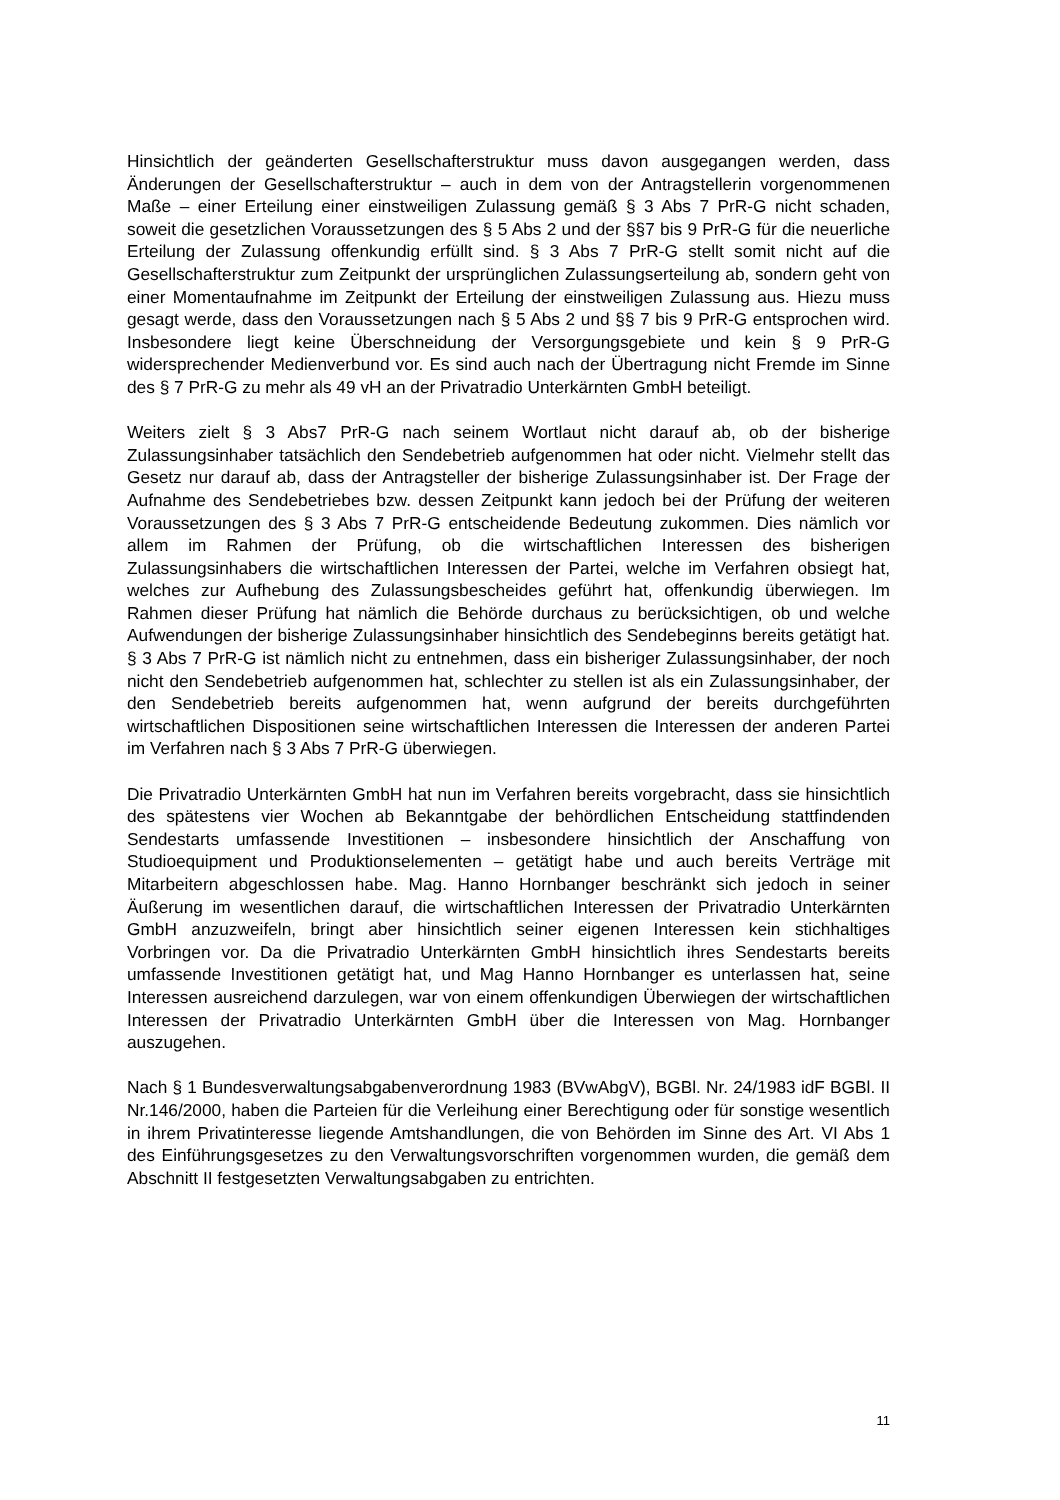Hinsichtlich der geänderten Gesellschafterstruktur muss davon ausgegangen werden, dass Änderungen der Gesellschafterstruktur – auch in dem von der Antragstellerin vorgenommenen Maße – einer Erteilung einer einstweiligen Zulassung gemäß § 3 Abs 7 PrR-G nicht schaden, soweit die gesetzlichen Voraussetzungen des § 5 Abs 2 und der §§7 bis 9 PrR-G für die neuerliche Erteilung der Zulassung offenkundig erfüllt sind. § 3 Abs 7 PrR-G stellt somit nicht auf die Gesellschafterstruktur zum Zeitpunkt der ursprünglichen Zulassungserteilung ab, sondern geht von einer Momentaufnahme im Zeitpunkt der Erteilung der einstweiligen Zulassung aus. Hiezu muss gesagt werde, dass den Voraussetzungen nach § 5 Abs 2 und §§ 7 bis 9 PrR-G entsprochen wird. Insbesondere liegt keine Überschneidung der Versorgungsgebiete und kein § 9 PrR-G widersprechender Medienverbund vor. Es sind auch nach der Übertragung nicht Fremde im Sinne des § 7 PrR-G zu mehr als 49 vH an der Privatradio Unterkärnten GmbH beteiligt.
Weiters zielt § 3 Abs7 PrR-G nach seinem Wortlaut nicht darauf ab, ob der bisherige Zulassungsinhaber tatsächlich den Sendebetrieb aufgenommen hat oder nicht. Vielmehr stellt das Gesetz nur darauf ab, dass der Antragsteller der bisherige Zulassungsinhaber ist. Der Frage der Aufnahme des Sendebetriebes bzw. dessen Zeitpunkt kann jedoch bei der Prüfung der weiteren Voraussetzungen des § 3 Abs 7 PrR-G entscheidende Bedeutung zukommen. Dies nämlich vor allem im Rahmen der Prüfung, ob die wirtschaftlichen Interessen des bisherigen Zulassungsinhabers die wirtschaftlichen Interessen der Partei, welche im Verfahren obsiegt hat, welches zur Aufhebung des Zulassungsbescheides geführt hat, offenkundig überwiegen. Im Rahmen dieser Prüfung hat nämlich die Behörde durchaus zu berücksichtigen, ob und welche Aufwendungen der bisherige Zulassungsinhaber hinsichtlich des Sendebeginns bereits getätigt hat. § 3 Abs 7 PrR-G ist nämlich nicht zu entnehmen, dass ein bisheriger Zulassungsinhaber, der noch nicht den Sendebetrieb aufgenommen hat, schlechter zu stellen ist als ein Zulassungsinhaber, der den Sendebetrieb bereits aufgenommen hat, wenn aufgrund der bereits durchgeführten wirtschaftlichen Dispositionen seine wirtschaftlichen Interessen die Interessen der anderen Partei im Verfahren nach § 3 Abs 7 PrR-G überwiegen.
Die Privatradio Unterkärnten GmbH hat nun im Verfahren bereits vorgebracht, dass sie hinsichtlich des spätestens vier Wochen ab Bekanntgabe der behördlichen Entscheidung stattfindenden Sendestarts umfassende Investitionen – insbesondere hinsichtlich der Anschaffung von Studioequipment und Produktionselementen – getätigt habe und auch bereits Verträge mit Mitarbeitern abgeschlossen habe. Mag. Hanno Hornbanger beschränkt sich jedoch in seiner Äußerung im wesentlichen darauf, die wirtschaftlichen Interessen der Privatradio Unterkärnten GmbH anzuzweifeln, bringt aber hinsichtlich seiner eigenen Interessen kein stichhaltiges Vorbringen vor. Da die Privatradio Unterkärnten GmbH hinsichtlich ihres Sendestarts bereits umfassende Investitionen getätigt hat, und Mag Hanno Hornbanger es unterlassen hat, seine Interessen ausreichend darzulegen, war von einem offenkundigen Überwiegen der wirtschaftlichen Interessen der Privatradio Unterkärnten GmbH über die Interessen von Mag. Hornbanger auszugehen.
Nach § 1 Bundesverwaltungsabgabenverordnung 1983 (BVwAbgV), BGBl. Nr. 24/1983 idF BGBl. II Nr.146/2000, haben die Parteien für die Verleihung einer Berechtigung oder für sonstige wesentlich in ihrem Privatinteresse liegende Amtshandlungen, die von Behörden im Sinne des Art. VI Abs 1 des Einführungsgesetzes zu den Verwaltungsvorschriften vorgenommen wurden, die gemäß dem Abschnitt II festgesetzten Verwaltungsabgaben zu entrichten.
11